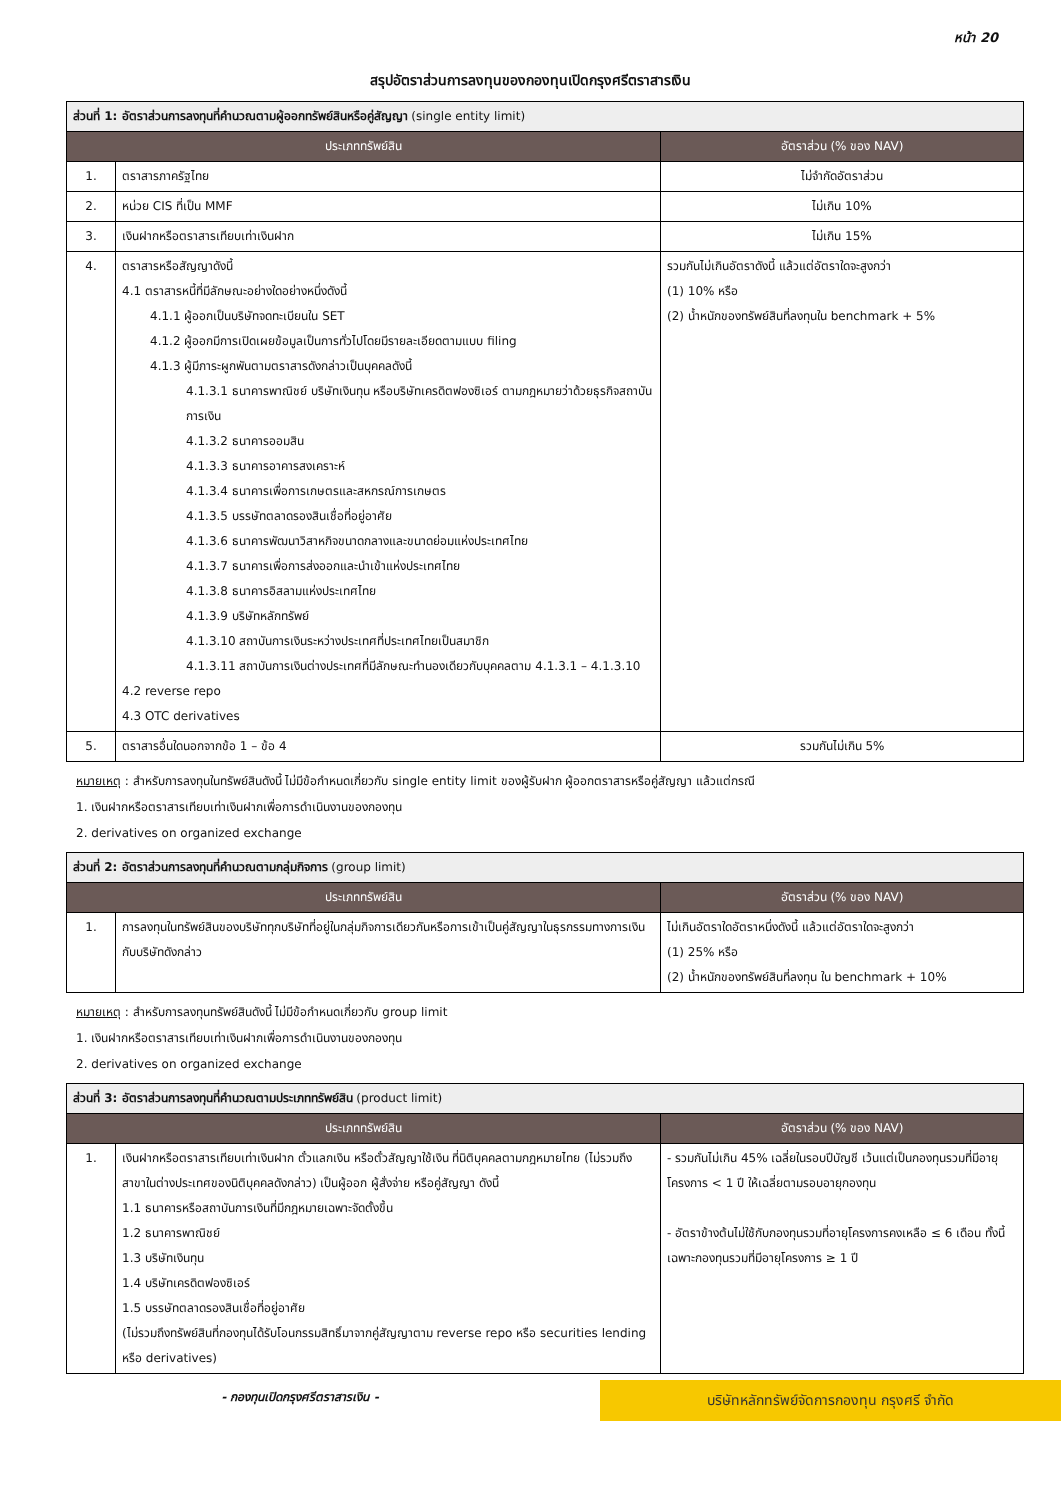หน้า 20
สรุปอัตราส่วนการลงทุนของกองทุนเปิดกรุงศรีตราสารเงิน
| ส่วนที่ 1: อัตราส่วนการลงทุนที่คำนวณตามผู้ออกทรัพย์สินหรือคู่สัญญา (single entity limit) | | |
| ประเภททรัพย์สิน | | อัตราส่วน (% ของ NAV) |
| 1. | ตราสารภาครัฐไทย | ไม่จำกัดอัตราส่วน |
| 2. | หน่วย CIS ที่เป็น MMF | ไม่เกิน 10% |
| 3. | เงินฝากหรือตราสารเทียบเท่าเงินฝาก | ไม่เกิน 15% |
| 4. | ตราสารหรือสัญญาดังนี้ 4.1 ตราสารหนี้ที่มีลักษณะอย่างใดอย่างหนึ่งดังนี้ 4.1.1 ผู้ออกเป็นบริษัทจดทะเบียนใน SET 4.1.2 ผู้ออกมีการเปิดเผยข้อมูลเป็นการทั่วไปโดยมีรายละเอียดตามแบบ filing 4.1.3 ผู้มีภาระผูกพันตามตราสารดังกล่าวเป็นบุคคลดังนี้ 4.1.3.1 ธนาคารพาณิชย์ บริษัทเงินทุน หรือบริษัทเครดิตฟองซิเอร์ ตามกฎหมายว่าด้วยธุรกิจสถาบันการเงิน 4.1.3.2 ธนาคารออมสิน 4.1.3.3 ธนาคารอาคารสงเคราะห์ 4.1.3.4 ธนาคารเพื่อการเกษตรและสหกรณ์การเกษตร 4.1.3.5 บรรษัทตลาดรองสินเชื่อที่อยู่อาศัย 4.1.3.6 ธนาคารพัฒนาวิสาหกิจขนาดกลางและขนาดย่อมแห่งประเทศไทย 4.1.3.7 ธนาคารเพื่อการส่งออกและนำเข้าแห่งประเทศไทย 4.1.3.8 ธนาคารอิสลามแห่งประเทศไทย 4.1.3.9 บริษัทหลักทรัพย์ 4.1.3.10 สถาบันการเงินระหว่างประเทศที่ประเทศไทยเป็นสมาชิก 4.1.3.11 สถาบันการเงินต่างประเทศที่มีลักษณะทำนองเดียวกับบุคคลตาม 4.1.3.1 – 4.1.3.10 4.2 reverse repo 4.3 OTC derivatives | รวมกันไม่เกินอัตราดังนี้ แล้วแต่อัตราใดจะสูงกว่า (1) 10% หรือ (2) น้ำหนักของทรัพย์สินที่ลงทุนใน benchmark + 5% |
| 5. | ตราสารอื่นใดนอกจากข้อ 1 – ข้อ 4 | รวมกันไม่เกิน 5% |
หมายเหตุ : สำหรับการลงทุนในทรัพย์สินดังนี้ ไม่มีข้อกำหนดเกี่ยวกับ single entity limit ของผู้รับฝาก ผู้ออกตราสารหรือคู่สัญญา แล้วแต่กรณี
1. เงินฝากหรือตราสารเทียบเท่าเงินฝากเพื่อการดำเนินงานของกองทุน
2. derivatives on organized exchange
| ส่วนที่ 2: อัตราส่วนการลงทุนที่คำนวณตามกลุ่มกิจการ (group limit) | | |
| ประเภททรัพย์สิน | | อัตราส่วน (% ของ NAV) |
| 1. | การลงทุนในทรัพย์สินของบริษัททุกบริษัทที่อยู่ในกลุ่มกิจการเดียวกันหรือการเข้าเป็นคู่สัญญาในธุรกรรมทางการเงินกับบริษัทดังกล่าว | ไม่เกินอัตราใดอัตราหนึ่งดังนี้ แล้วแต่อัตราใดจะสูงกว่า (1) 25% หรือ (2) น้ำหนักของทรัพย์สินที่ลงทุน ใน benchmark + 10% |
หมายเหตุ : สำหรับการลงทุนทรัพย์สินดังนี้ ไม่มีข้อกำหนดเกี่ยวกับ group limit
1. เงินฝากหรือตราสารเทียบเท่าเงินฝากเพื่อการดำเนินงานของกองทุน
2. derivatives on organized exchange
| ส่วนที่ 3: อัตราส่วนการลงทุนที่คำนวณตามประเภททรัพย์สิน (product limit) | | |
| ประเภททรัพย์สิน | | อัตราส่วน (% ของ NAV) |
| 1. | เงินฝากหรือตราสารเทียบเท่าเงินฝาก ตั๋วแลกเงิน หรือตั๋วสัญญาใช้เงิน ที่นิติบุคคลตามกฎหมายไทย (ไม่รวมถึงสาขาในต่างประเทศของนิติบุคคลดังกล่าว) เป็นผู้ออก ผู้สั่งจ่าย หรือคู่สัญญา ดังนี้ 1.1 ธนาคารหรือสถาบันการเงินที่มีกฎหมายเฉพาะจัดตั้งขึ้น 1.2 ธนาคารพาณิชย์ 1.3 บริษัทเงินทุน 1.4 บริษัทเครดิตฟองซิเอร์ 1.5 บรรษัทตลาดรองสินเชื่อที่อยู่อาศัย (ไม่รวมถึงทรัพย์สินที่กองทุนได้รับโอนกรรมสิทธิ์มาจากคู่สัญญาตาม reverse repo หรือ securities lending หรือ derivatives) | - รวมกันไม่เกิน 45% เฉลี่ยในรอบปีบัญชี เว้นแต่เป็นกองทุนรวมที่มีอายุโครงการ < 1 ปี ให้เฉลี่ยตามรอบอายุกองทุน - อัตราข้างต้นไม่ใช้กับกองทุนรวมที่อายุโครงการคงเหลือ ≤ 6 เดือน ทั้งนี้ เฉพาะกองทุนรวมที่มีอายุโครงการ ≥ 1 ปี |
- กองทุนเปิดกรุงศรีตราสารเงิน -
บริษัทหลักทรัพย์จัดการกองทุน กรุงศรี จำกัด